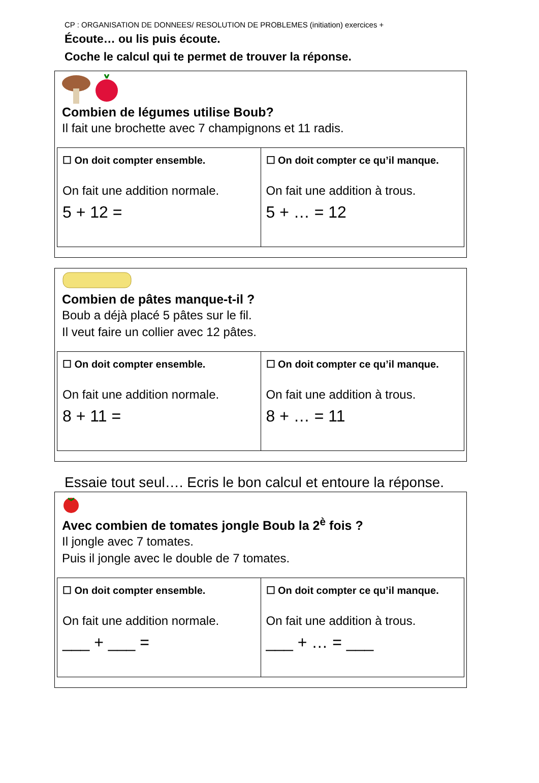CP : ORGANISATION DE DONNEES/ RESOLUTION DE PROBLEMES (initiation) exercices +
Écoute… ou lis puis écoute.
Coche le calcul qui te permet de trouver la réponse.
Combien de légumes utilise Boub?
Il fait une brochette avec 7 champignons et 11 radis.
| ☐ On doit compter ensemble. On fait une addition normale. 5 + 12 = | ☐ On doit compter ce qu’il manque. On fait une addition à trous. 5 + … = 12 |
Combien de pâtes manque-t-il ?
Boub a déjà placé 5 pâtes sur le fil.
Il veut faire un collier avec 12 pâtes.
| ☐ On doit compter ensemble. On fait une addition normale. 8 + 11 = | ☐ On doit compter ce qu’il manque. On fait une addition à trous. 8 + … = 11 |
Essaie tout seul…. Ecris le bon calcul et entoure la réponse.
Avec combien de tomates jongle Boub la 2<sup>è</sup> fois ?
Il jongle avec 7 tomates.
Puis il jongle avec le double de 7 tomates.
| ☐ On doit compter ensemble. On fait une addition normale. ___ + ___ = | ☐ On doit compter ce qu’il manque. On fait une addition à trous. ___ + … = ___ |